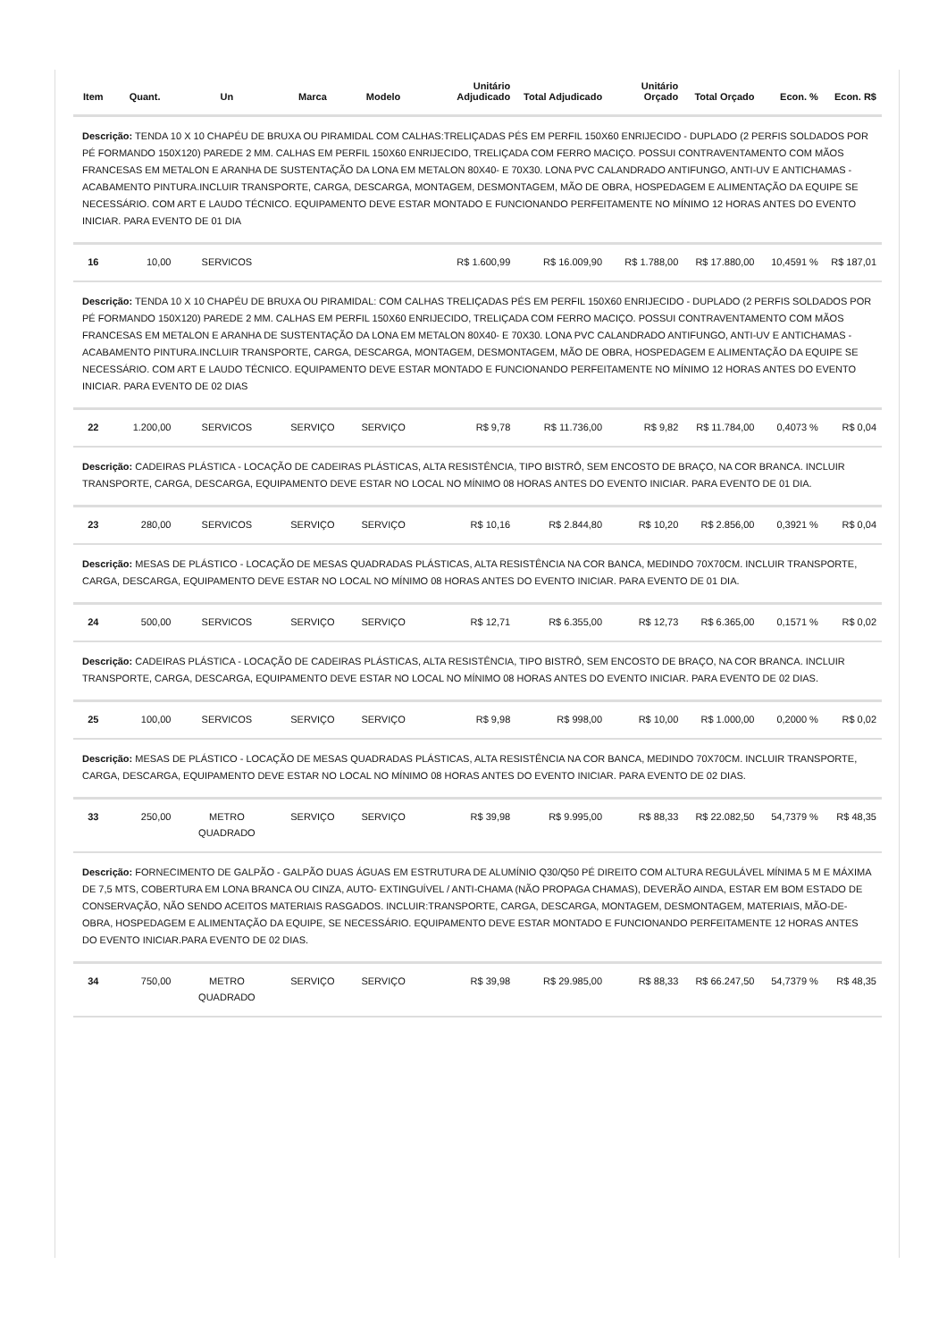| Item | Quant. | Un | Marca | Modelo | Unitário Adjudicado | Total Adjudicado | Unitário Orçado | Total Orçado | Econ. % | Econ. R$ |
| --- | --- | --- | --- | --- | --- | --- | --- | --- | --- | --- |
| Descrição: TENDA 10 X 10 CHAPÉU DE BRUXA OU PIRAMIDAL COM CALHAS:TRELIÇADAS PÉS EM PERFIL 150X60 ENRIJECIDO - DUPLADO (2 PERFIS SOLDADOS POR PÉ FORMANDO 150X120) PAREDE 2 MM. CALHAS EM PERFIL 150X60 ENRIJECIDO, TRELIÇADA COM FERRO MACIÇO. POSSUI CONTRAVENTAMENTO COM MÃOS FRANCESAS EM METALON E ARANHA DE SUSTENTAÇÃO DA LONA EM METALON 80X40- E 70X30. LONA PVC CALANDRADO ANTIFUNGO, ANTI-UV E ANTICHAMAS - ACABAMENTO PINTURA.INCLUIR TRANSPORTE, CARGA, DESCARGA, MONTAGEM, DESMONTAGEM, MÃO DE OBRA, HOSPEDAGEM E ALIMENTAÇÃO DA EQUIPE SE NECESSÁRIO. COM ART E LAUDO TÉCNICO. EQUIPAMENTO DEVE ESTAR MONTADO E FUNCIONANDO PERFEITAMENTE NO MÍNIMO 12 HORAS ANTES DO EVENTO INICIAR. PARA EVENTO DE 01 DIA | | | | | | | | | | |
| 16 | 10,00 | SERVICOS | | | R$ 1.600,99 | R$ 16.009,90 | R$ 1.788,00 | R$ 17.880,00 | 10,4591 % | R$ 187,01 |
| Descrição: TENDA 10 X 10 CHAPÉU DE BRUXA OU PIRAMIDAL: COM CALHAS TRELIÇADAS PÉS EM PERFIL 150X60 ENRIJECIDO - DUPLADO (2 PERFIS SOLDADOS POR PÉ FORMANDO 150X120) PAREDE 2 MM. CALHAS EM PERFIL 150X60 ENRIJECIDO, TRELIÇADA COM FERRO MACIÇO. POSSUI CONTRAVENTAMENTO COM MÃOS FRANCESAS EM METALON E ARANHA DE SUSTENTAÇÃO DA LONA EM METALON 80X40- E 70X30. LONA PVC CALANDRADO ANTIFUNGO, ANTI-UV E ANTICHAMAS - ACABAMENTO PINTURA.INCLUIR TRANSPORTE, CARGA, DESCARGA, MONTAGEM, DESMONTAGEM, MÃO DE OBRA, HOSPEDAGEM E ALIMENTAÇÃO DA EQUIPE SE NECESSÁRIO. COM ART E LAUDO TÉCNICO. EQUIPAMENTO DEVE ESTAR MONTADO E FUNCIONANDO PERFEITAMENTE NO MÍNIMO 12 HORAS ANTES DO EVENTO INICIAR. PARA EVENTO DE 02 DIAS | | | | | | | | | | |
| 22 | 1.200,00 | SERVICOS | SERVIÇO | SERVIÇO | R$ 9,78 | R$ 11.736,00 | R$ 9,82 | R$ 11.784,00 | 0,4073 % | R$ 0,04 |
| Descrição: CADEIRAS PLÁSTICA - LOCAÇÃO DE CADEIRAS PLÁSTICAS, ALTA RESISTÊNCIA, TIPO BISTRÔ, SEM ENCOSTO DE BRAÇO, NA COR BRANCA. INCLUIR TRANSPORTE, CARGA, DESCARGA, EQUIPAMENTO DEVE ESTAR NO LOCAL NO MÍNIMO 08 HORAS ANTES DO EVENTO INICIAR. PARA EVENTO DE 01 DIA. | | | | | | | | | | |
| 23 | 280,00 | SERVICOS | SERVIÇO | SERVIÇO | R$ 10,16 | R$ 2.844,80 | R$ 10,20 | R$ 2.856,00 | 0,3921 % | R$ 0,04 |
| Descrição: MESAS DE PLÁSTICO - LOCAÇÃO DE MESAS QUADRADAS PLÁSTICAS, ALTA RESISTÊNCIA NA COR BANCA, MEDINDO 70X70CM. INCLUIR TRANSPORTE, CARGA, DESCARGA, EQUIPAMENTO DEVE ESTAR NO LOCAL NO MÍNIMO 08 HORAS ANTES DO EVENTO INICIAR. PARA EVENTO DE 01 DIA. | | | | | | | | | | |
| 24 | 500,00 | SERVICOS | SERVIÇO | SERVIÇO | R$ 12,71 | R$ 6.355,00 | R$ 12,73 | R$ 6.365,00 | 0,1571 % | R$ 0,02 |
| Descrição: CADEIRAS PLÁSTICA - LOCAÇÃO DE CADEIRAS PLÁSTICAS, ALTA RESISTÊNCIA, TIPO BISTRÔ, SEM ENCOSTO DE BRAÇO, NA COR BRANCA. INCLUIR TRANSPORTE, CARGA, DESCARGA, EQUIPAMENTO DEVE ESTAR NO LOCAL NO MÍNIMO 08 HORAS ANTES DO EVENTO INICIAR. PARA EVENTO DE 02 DIAS. | | | | | | | | | | |
| 25 | 100,00 | SERVICOS | SERVIÇO | SERVIÇO | R$ 9,98 | R$ 998,00 | R$ 10,00 | R$ 1.000,00 | 0,2000 % | R$ 0,02 |
| Descrição: MESAS DE PLÁSTICO - LOCAÇÃO DE MESAS QUADRADAS PLÁSTICAS, ALTA RESISTÊNCIA NA COR BANCA, MEDINDO 70X70CM. INCLUIR TRANSPORTE, CARGA, DESCARGA, EQUIPAMENTO DEVE ESTAR NO LOCAL NO MÍNIMO 08 HORAS ANTES DO EVENTO INICIAR. PARA EVENTO DE 02 DIAS. | | | | | | | | | | |
| 33 | 250,00 | METRO QUADRADO | SERVIÇO | SERVIÇO | R$ 39,98 | R$ 9.995,00 | R$ 88,33 | R$ 22.082,50 | 54,7379 % | R$ 48,35 |
| Descrição: FORNECIMENTO DE GALPÃO - GALPÃO DUAS ÁGUAS EM ESTRUTURA DE ALUMÍNIO Q30/Q50 PÉ DIREITO COM ALTURA REGULÁVEL MÍNIMA 5 M E MÁXIMA DE 7,5 MTS, COBERTURA EM LONA BRANCA OU CINZA, AUTO- EXTINGUÍVEL / ANTI-CHAMA (NÃO PROPAGA CHAMAS), DEVERÃO AINDA, ESTAR EM BOM ESTADO DE CONSERVAÇÃO, NÃO SENDO ACEITOS MATERIAIS RASGADOS. INCLUIR:TRANSPORTE, CARGA, DESCARGA, MONTAGEM, DESMONTAGEM, MATERIAIS, MÃO-DE-OBRA, HOSPEDAGEM E ALIMENTAÇÃO DA EQUIPE, SE NECESSÁRIO. EQUIPAMENTO DEVE ESTAR MONTADO E FUNCIONANDO PERFEITAMENTE 12 HORAS ANTES DO EVENTO INICIAR.PARA EVENTO DE 02 DIAS. | | | | | | | | | | |
| 34 | 750,00 | METRO QUADRADO | SERVIÇO | SERVIÇO | R$ 39,98 | R$ 29.985,00 | R$ 88,33 | R$ 66.247,50 | 54,7379 % | R$ 48,35 |